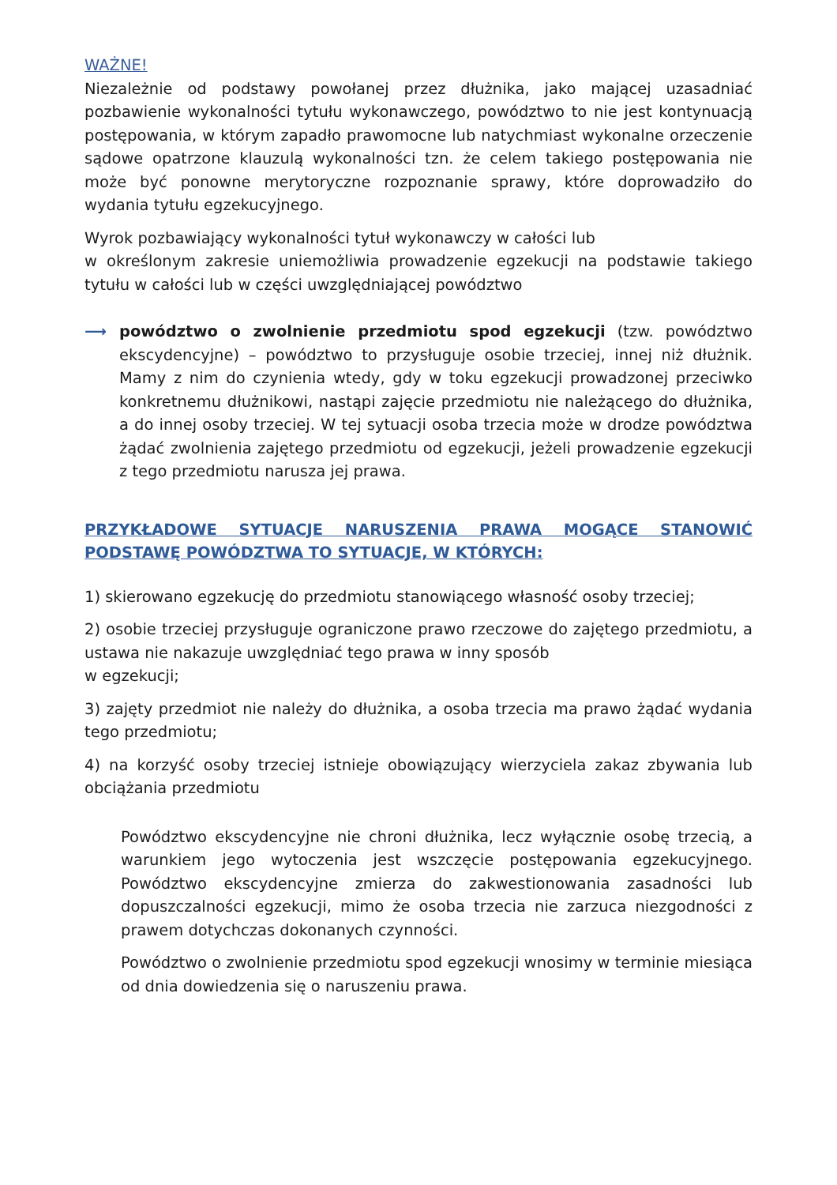WAŻNE!
Niezależnie od podstawy powołanej przez dłużnika, jako mającej uzasadniać pozbawienie wykonalności tytułu wykonawczego, powództwo to nie jest kontynuacją postępowania, w którym zapadło prawomocne lub natychmiast wykonalne orzeczenie sądowe opatrzone klauzulą wykonalności tzn. że celem takiego postępowania nie może być ponowne merytoryczne rozpoznanie sprawy, które doprowadziło do wydania tytułu egzekucyjnego.
Wyrok pozbawiający wykonalności tytuł wykonawczy w całości lub
w określonym zakresie uniemożliwia prowadzenie egzekucji na podstawie takiego tytułu w całości lub w części uwzględniającej powództwo
⟶ powództwo o zwolnienie przedmiotu spod egzekucji (tzw. powództwo ekscydencyjne) – powództwo to przysługuje osobie trzeciej, innej niż dłużnik. Mamy z nim do czynienia wtedy, gdy w toku egzekucji prowadzonej przeciwko konkretnemu dłużnikowi, nastąpi zajęcie przedmiotu nie należącego do dłużnika, a do innej osoby trzeciej. W tej sytuacji osoba trzecia może w drodze powództwa żądać zwolnienia zajętego przedmiotu od egzekucji, jeżeli prowadzenie egzekucji z tego przedmiotu narusza jej prawa.
PRZYKŁADOWE SYTUACJE NARUSZENIA PRAWA MOGĄCE STANOWIĆ PODSTAWĘ POWÓDZTWA TO SYTUACJE, W KTÓRYCH:
1) skierowano egzekucję do przedmiotu stanowiącego własność osoby trzeciej;
2) osobie trzeciej przysługuje ograniczone prawo rzeczowe do zajętego przedmiotu, a ustawa nie nakazuje uwzględniać tego prawa w inny sposób
w egzekucji;
3) zajęty przedmiot nie należy do dłużnika, a osoba trzecia ma prawo żądać wydania tego przedmiotu;
4) na korzyść osoby trzeciej istnieje obowiązujący wierzyciela zakaz zbywania lub obciążania przedmiotu
Powództwo ekscydencyjne nie chroni dłużnika, lecz wyłącznie osobę trzecią, a warunkiem jego wytoczenia jest wszczęcie postępowania egzekucyjnego. Powództwo ekscydencyjne zmierza do zakwestionowania zasadności lub dopuszczalności egzekucji, mimo że osoba trzecia nie zarzuca niezgodności z prawem dotychczas dokonanych czynności.
Powództwo o zwolnienie przedmiotu spod egzekucji wnosimy w terminie miesiąca od dnia dowiedzenia się o naruszeniu prawa.